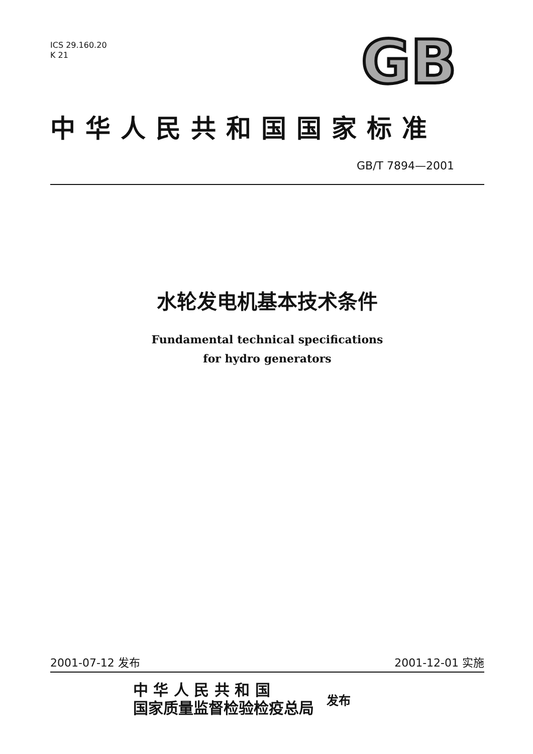GB
ICS 29.160.20
K 21
中华人民共和国国家标准
GB/T 7894—2001
水轮发电机基本技术条件
Fundamental technical specifications
for hydro generators
2001-07-12 发布 2001-12-01 实施
中 华 人 民 共 和 国
国家质量监督检验检疫总局
发布